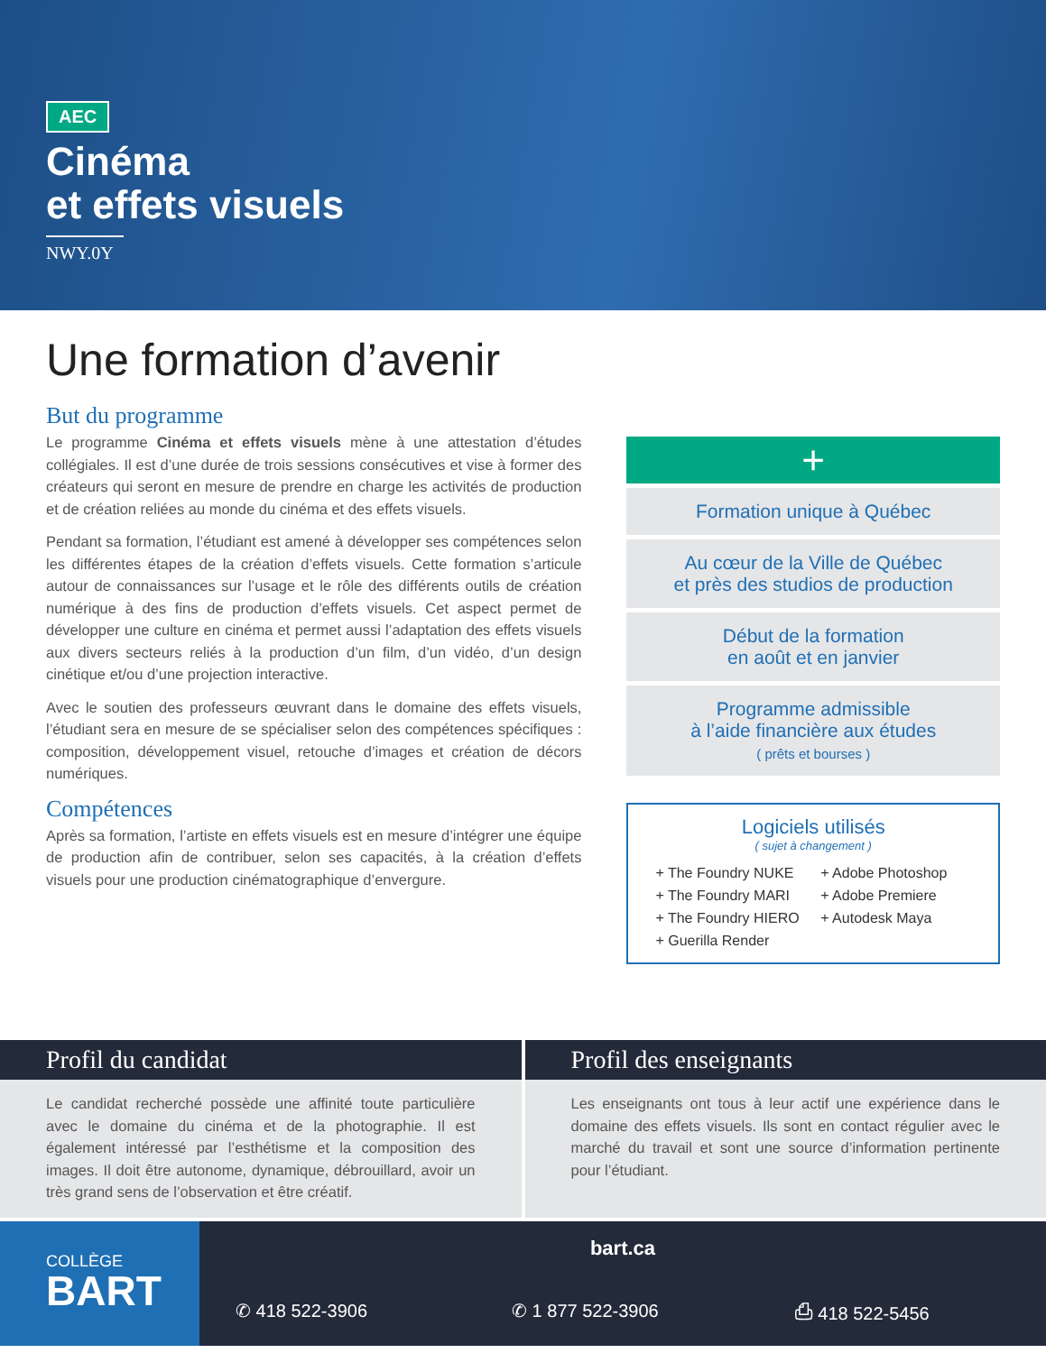AEC
Cinéma
et effets visuels
NWY.0Y
Une formation d’avenir
But du programme
Le programme Cinéma et effets visuels mène à une attestation d’études collégiales. Il est d’une durée de trois sessions consécutives et vise à former des créateurs qui seront en mesure de prendre en charge les activités de production et de création reliées au monde du cinéma et des effets visuels.
Pendant sa formation, l’étudiant est amené à développer ses compétences selon les différentes étapes de la création d’effets visuels. Cette formation s’articule autour de connaissances sur l’usage et le rôle des différents outils de création numérique à des fins de production d’effets visuels. Cet aspect permet de développer une culture en cinéma et permet aussi l’adaptation des effets visuels aux divers secteurs reliés à la production d’un film, d’un vidéo, d’un design cinétique et/ou d’une projection interactive.
Avec le soutien des professeurs œuvrant dans le domaine des effets visuels, l’étudiant sera en mesure de se spécialiser selon des compétences spécifiques : composition, développement visuel, retouche d’images et création de décors numériques.
Compétences
Après sa formation, l’artiste en effets visuels est en mesure d’intégrer une équipe de production afin de contribuer, selon ses capacités, à la création d’effets visuels pour une production cinématographique d’envergure.
+
Formation unique à Québec
Au cœur de la Ville de Québec
et près des studios de production
Début de la formation
en août et en janvier
Programme admissible
à l’aide financière aux études
( prêts et bourses )
Logiciels utilisés
( sujet à changement )
+ The Foundry NUKE
+ The Foundry MARI
+ The Foundry HIERO
+ Guerilla Render
+ Adobe Photoshop
+ Adobe Premiere
+ Autodesk Maya
Profil du candidat
Le candidat recherché possède une affinité toute particulière avec le domaine du cinéma et de la photographie. Il est également intéressé par l’esthétisme et la composition des images. Il doit être autonome, dynamique, débrouillard, avoir un très grand sens de l’observation et être créatif.
Profil des enseignants
Les enseignants ont tous à leur actif une expérience dans le domaine des effets visuels. Ils sont en contact régulier avec le marché du travail et sont une source d’information pertinente pour l’étudiant.
COLLÈGE
BART
bart.ca
✆ 418 522-3906 ✆ 1 877 522-3906 ⎙ 418 522-5456